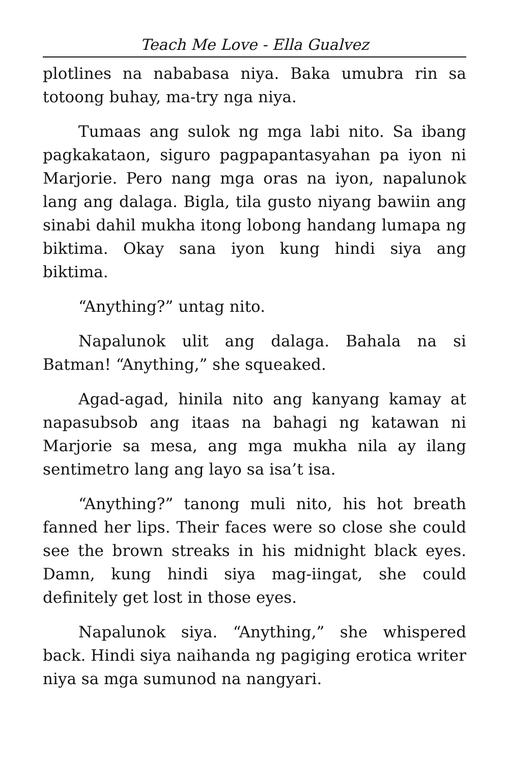Teach Me Love - Ella Gualvez
plotlines na nababasa niya. Baka umubra rin sa totoong buhay, ma-try nga niya.
Tumaas ang sulok ng mga labi nito. Sa ibang pagkakataon, siguro pagpapantasyahan pa iyon ni Marjorie. Pero nang mga oras na iyon, napalunok lang ang dalaga. Bigla, tila gusto niyang bawiin ang sinabi dahil mukha itong lobong handang lumapa ng biktima. Okay sana iyon kung hindi siya ang biktima.
“Anything?” untag nito.
Napalunok ulit ang dalaga. Bahala na si Batman! “Anything,” she squeaked.
Agad-agad, hinila nito ang kanyang kamay at napasubsob ang itaas na bahagi ng katawan ni Marjorie sa mesa, ang mga mukha nila ay ilang sentimetro lang ang layo sa isa’t isa.
“Anything?” tanong muli nito, his hot breath fanned her lips. Their faces were so close she could see the brown streaks in his midnight black eyes. Damn, kung hindi siya mag-iingat, she could definitely get lost in those eyes.
Napalunok siya. “Anything,” she whispered back. Hindi siya naihanda ng pagiging erotica writer niya sa mga sumunod na nangyari.